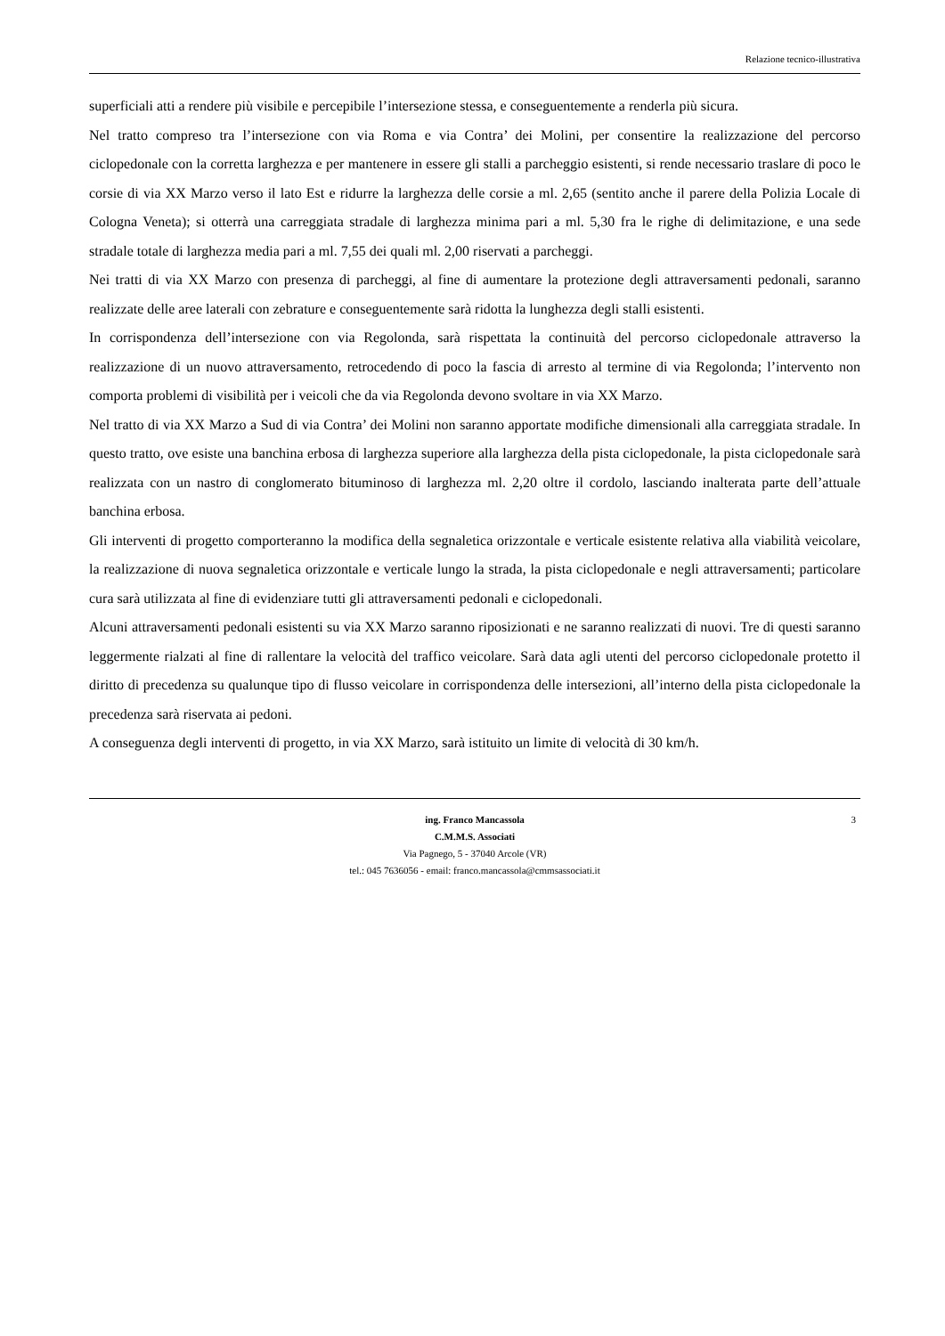Relazione tecnico-illustrativa
superficiali atti a rendere più visibile e percepibile l’intersezione stessa, e conseguentemente a renderla più sicura.
Nel tratto compreso tra l’intersezione con via Roma e via Contra’ dei Molini, per consentire la realizzazione del percorso ciclopedonale con la corretta larghezza e per mantenere in essere gli stalli a parcheggio esistenti, si rende necessario traslare di poco le corsie di via XX Marzo verso il lato Est e ridurre la larghezza delle corsie a ml. 2,65 (sentito anche il parere della Polizia Locale di Cologna Veneta); si otterrà una carreggiata stradale di larghezza minima pari a ml. 5,30 fra le righe di delimitazione, e una sede stradale totale di larghezza media pari a ml. 7,55 dei quali ml. 2,00 riservati a parcheggi.
Nei tratti di via XX Marzo con presenza di parcheggi, al fine di aumentare la protezione degli attraversamenti pedonali, saranno realizzate delle aree laterali con zebrature e conseguentemente sarà ridotta la lunghezza degli stalli esistenti.
In corrispondenza dell’intersezione con via Regolonda, sarà rispettata la continuità del percorso ciclopedonale attraverso la realizzazione di un nuovo attraversamento, retrocedendo di poco la fascia di arresto al termine di via Regolonda; l’intervento non comporta problemi di visibilità per i veicoli che da via Regolonda devono svoltare in via XX Marzo.
Nel tratto di via XX Marzo a Sud di via Contra’ dei Molini non saranno apportate modifiche dimensionali alla carreggiata stradale. In questo tratto, ove esiste una banchina erbosa di larghezza superiore alla larghezza della pista ciclopedonale, la pista ciclopedonale sarà realizzata con un nastro di conglomerato bituminoso di larghezza ml. 2,20 oltre il cordolo, lasciando inalterata parte dell’attuale banchina erbosa.
Gli interventi di progetto comporteranno la modifica della segnaletica orizzontale e verticale esistente relativa alla viabilità veicolare, la realizzazione di nuova segnaletica orizzontale e verticale lungo la strada, la pista ciclopedonale e negli attraversamenti; particolare cura sarà utilizzata al fine di evidenziare tutti gli attraversamenti pedonali e ciclopedonali.
Alcuni attraversamenti pedonali esistenti su via XX Marzo saranno riposizionati e ne saranno realizzati di nuovi. Tre di questi saranno leggermente rialzati al fine di rallentare la velocità del traffico veicolare. Sarà data agli utenti del percorso ciclopedonale protetto il diritto di precedenza su qualunque tipo di flusso veicolare in corrispondenza delle intersezioni, all’interno della pista ciclopedonale la precedenza sarà riservata ai pedoni.
A conseguenza degli interventi di progetto, in via XX Marzo, sarà istituito un limite di velocità di 30 km/h.
3 ing. Franco Mancassola
C.M.M.S. Associati
Via Pagnego, 5 - 37040 Arcole (VR)
tel.: 045 7636056 - email: franco.mancassola@cmmsassociati.it